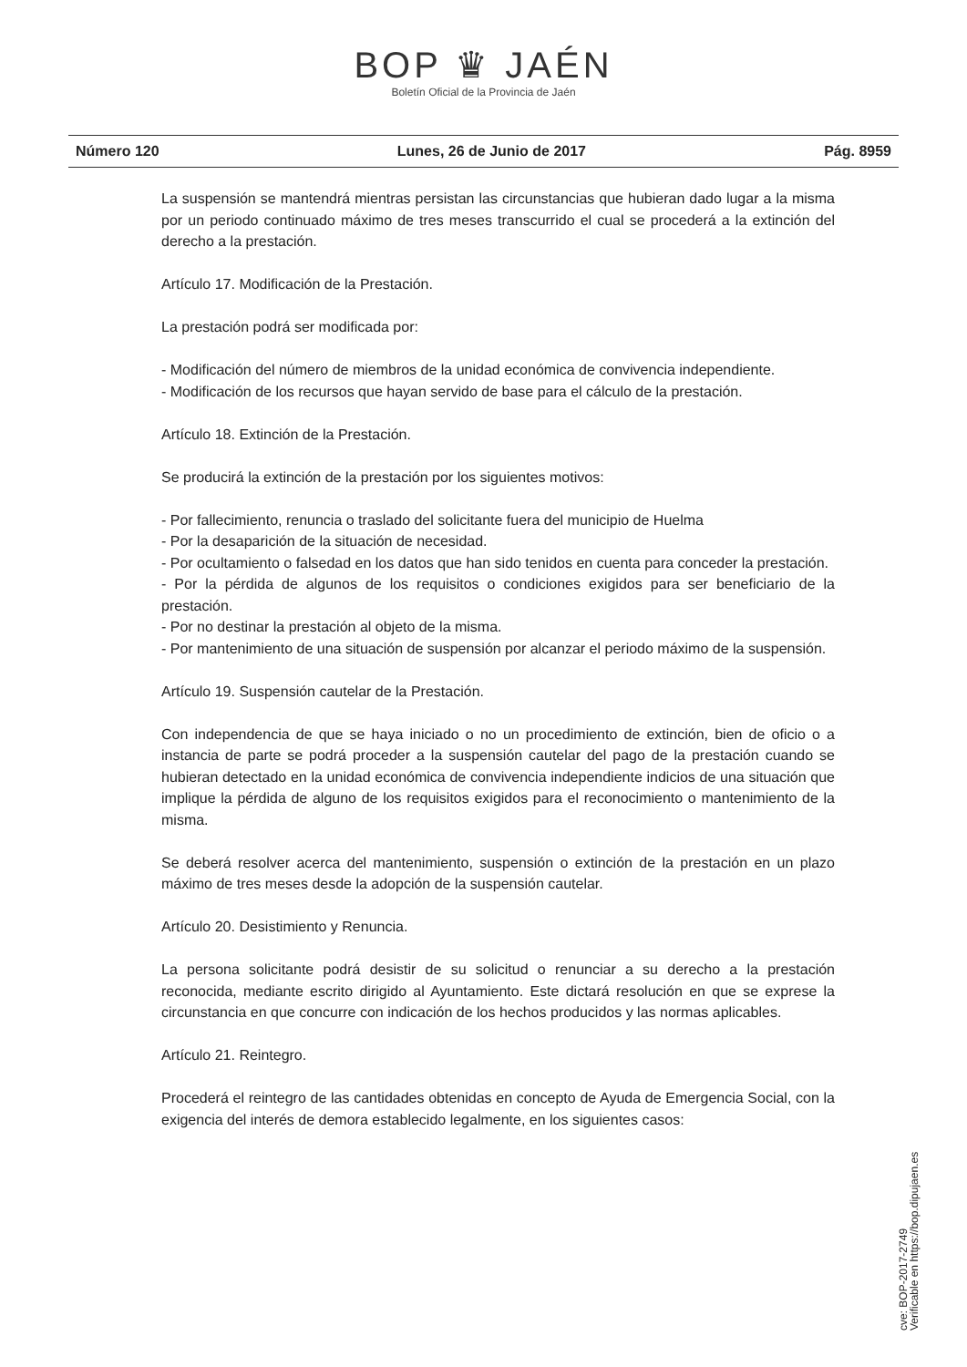BOP ♛ JAÉN
Boletín Oficial de la Provincia de Jaén
Número 120 Lunes, 26 de Junio de 2017 Pág. 8959
La suspensión se mantendrá mientras persistan las circunstancias que hubieran dado lugar a la misma por un periodo continuado máximo de tres meses transcurrido el cual se procederá a la extinción del derecho a la prestación.
Artículo 17. Modificación de la Prestación.
La prestación podrá ser modificada por:
- Modificación del número de miembros de la unidad económica de convivencia independiente.
- Modificación de los recursos que hayan servido de base para el cálculo de la prestación.
Artículo 18. Extinción de la Prestación.
Se producirá la extinción de la prestación por los siguientes motivos:
- Por fallecimiento, renuncia o traslado del solicitante fuera del municipio de Huelma
- Por la desaparición de la situación de necesidad.
- Por ocultamiento o falsedad en los datos que han sido tenidos en cuenta para conceder la prestación.
- Por la pérdida de algunos de los requisitos o condiciones exigidos para ser beneficiario de la prestación.
- Por no destinar la prestación al objeto de la misma.
- Por mantenimiento de una situación de suspensión por alcanzar el periodo máximo de la suspensión.
Artículo 19. Suspensión cautelar de la Prestación.
Con independencia de que se haya iniciado o no un procedimiento de extinción, bien de oficio o a instancia de parte se podrá proceder a la suspensión cautelar del pago de la prestación cuando se hubieran detectado en la unidad económica de convivencia independiente indicios de una situación que implique la pérdida de alguno de los requisitos exigidos para el reconocimiento o mantenimiento de la misma.
Se deberá resolver acerca del mantenimiento, suspensión o extinción de la prestación en un plazo máximo de tres meses desde la adopción de la suspensión cautelar.
Artículo 20. Desistimiento y Renuncia.
La persona solicitante podrá desistir de su solicitud o renunciar a su derecho a la prestación reconocida, mediante escrito dirigido al Ayuntamiento. Este dictará resolución en que se exprese la circunstancia en que concurre con indicación de los hechos producidos y las normas aplicables.
Artículo 21. Reintegro.
Procederá el reintegro de las cantidades obtenidas en concepto de Ayuda de Emergencia Social, con la exigencia del interés de demora establecido legalmente, en los siguientes casos:
cve: BOP-2017-2749
Verificable en https://bop.dipujaen.es